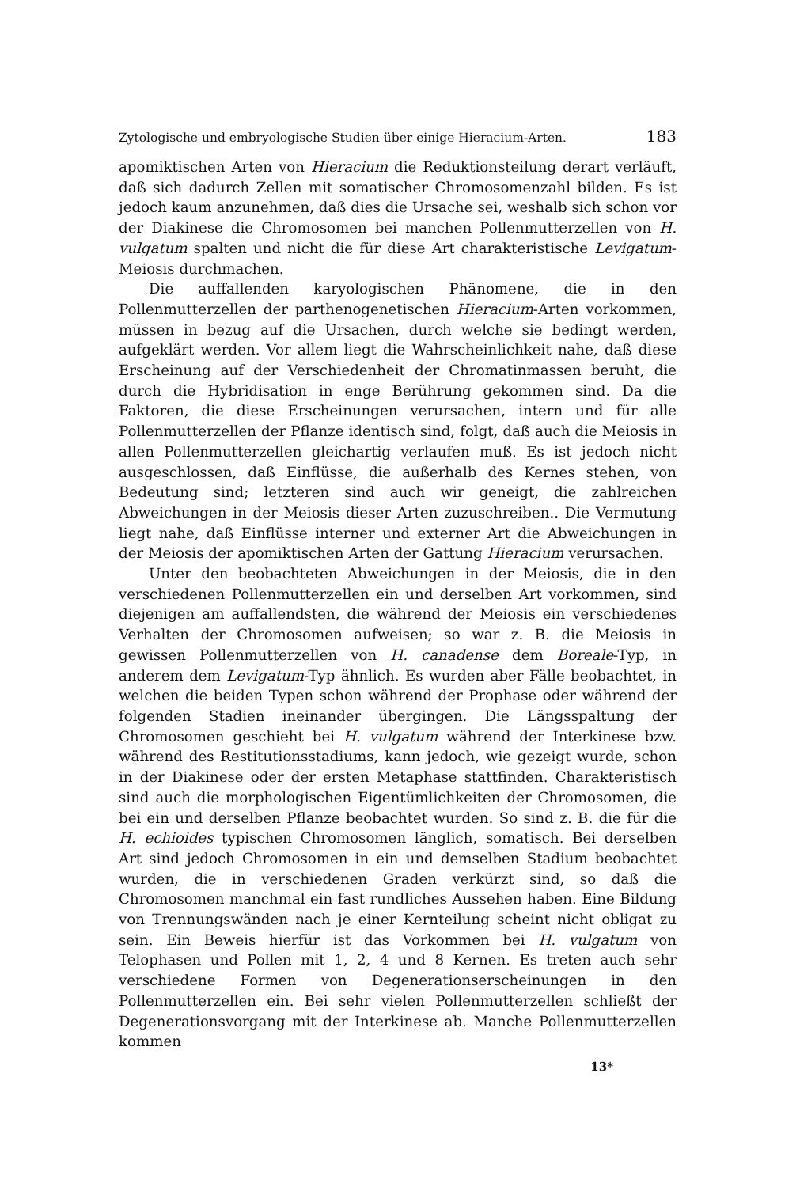Zytologische und embryologische Studien über einige Hieracium-Arten. 183
apomiktischen Arten von Hieracium die Reduktionsteilung derart verläuft, daß sich dadurch Zellen mit somatischer Chromosomenzahl bilden. Es ist jedoch kaum anzunehmen, daß dies die Ursache sei, weshalb sich schon vor der Diakinese die Chromosomen bei manchen Pollenmutterzellen von H. vulgatum spalten und nicht die für diese Art charakteristische Levigatum-Meiosis durchmachen.
Die auffallenden karyologischen Phänomene, die in den Pollenmutterzellen der parthenogenetischen Hieracium-Arten vorkommen, müssen in bezug auf die Ursachen, durch welche sie bedingt werden, aufgeklärt werden. Vor allem liegt die Wahrscheinlichkeit nahe, daß diese Erscheinung auf der Verschiedenheit der Chromatinmassen beruht, die durch die Hybridisation in enge Berührung gekommen sind. Da die Faktoren, die diese Erscheinungen verursachen, intern und für alle Pollenmutterzellen der Pflanze identisch sind, folgt, daß auch die Meiosis in allen Pollenmutterzellen gleichartig verlaufen muß. Es ist jedoch nicht ausgeschlossen, daß Einflüsse, die außerhalb des Kernes stehen, von Bedeutung sind; letzteren sind auch wir geneigt, die zahlreichen Abweichungen in der Meiosis dieser Arten zuzuschreiben.. Die Vermutung liegt nahe, daß Einflüsse interner und externer Art die Abweichungen in der Meiosis der apomiktischen Arten der Gattung Hieracium verursachen.
Unter den beobachteten Abweichungen in der Meiosis, die in den verschiedenen Pollenmutterzellen ein und derselben Art vorkommen, sind diejenigen am auffallendsten, die während der Meiosis ein verschiedenes Verhalten der Chromosomen aufweisen; so war z. B. die Meiosis in gewissen Pollenmutterzellen von H. canadense dem Boreale-Typ, in anderem dem Levigatum-Typ ähnlich. Es wurden aber Fälle beobachtet, in welchen die beiden Typen schon während der Prophase oder während der folgenden Stadien ineinander übergingen. Die Längsspaltung der Chromosomen geschieht bei H. vulgatum während der Interkinese bzw. während des Restitutionsstadiums, kann jedoch, wie gezeigt wurde, schon in der Diakinese oder der ersten Metaphase stattfinden. Charakteristisch sind auch die morphologischen Eigentümlichkeiten der Chromosomen, die bei ein und derselben Pflanze beobachtet wurden. So sind z. B. die für die H. echioides typischen Chromosomen länglich, somatisch. Bei derselben Art sind jedoch Chromosomen in ein und demselben Stadium beobachtet wurden, die in verschiedenen Graden verkürzt sind, so daß die Chromosomen manchmal ein fast rundliches Aussehen haben. Eine Bildung von Trennungswänden nach je einer Kernteilung scheint nicht obligat zu sein. Ein Beweis hierfür ist das Vorkommen bei H. vulgatum von Telophasen und Pollen mit 1, 2, 4 und 8 Kernen. Es treten auch sehr verschiedene Formen von Degenerationserscheinungen in den Pollenmutterzellen ein. Bei sehr vielen Pollenmutterzellen schließt der Degenerationsvorgang mit der Interkinese ab. Manche Pollenmutterzellen kommen
13*